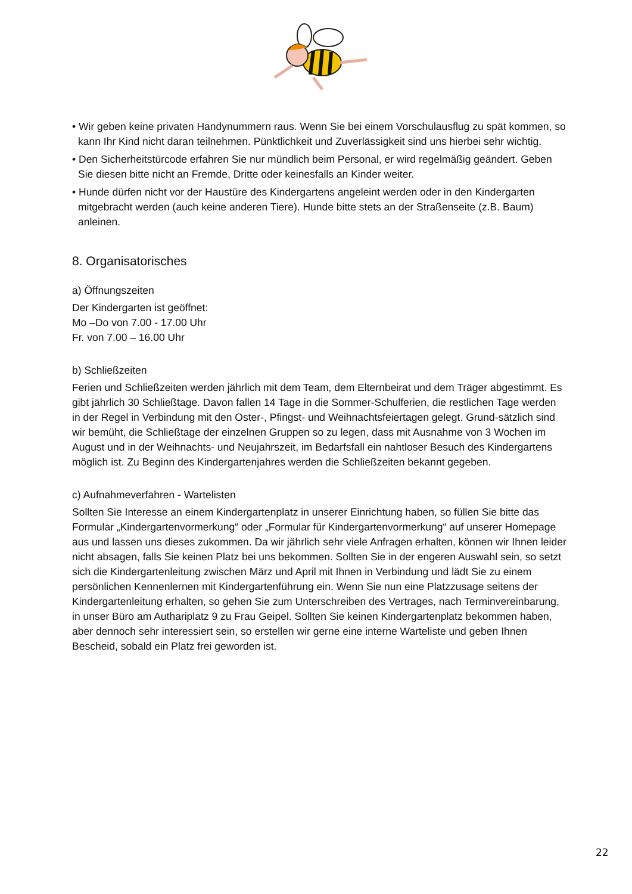• Wir geben keine privaten Handynummern raus. Wenn Sie bei einem Vorschulausflug zu spät kommen, so kann Ihr Kind nicht daran teilnehmen. Pünktlichkeit und Zuverlässigkeit sind uns hierbei sehr wichtig.
• Den Sicherheitstürcode erfahren Sie nur mündlich beim Personal, er wird regelmäßig geändert. Geben Sie diesen bitte nicht an Fremde, Dritte oder keinesfalls an Kinder weiter.
• Hunde dürfen nicht vor der Haustüre des Kindergartens angeleint werden oder in den Kindergarten mitgebracht werden (auch keine anderen Tiere). Hunde bitte stets an der Straßenseite (z.B. Baum) anleinen.
8. Organisatorisches
a) Öffnungszeiten
Der Kindergarten ist geöffnet:
Mo –Do von 7.00 - 17.00 Uhr
Fr. von 7.00 – 16.00 Uhr
b) Schließzeiten
Ferien und Schließzeiten werden jährlich mit dem Team, dem Elternbeirat und dem Träger abgestimmt. Es gibt jährlich 30 Schließtage. Davon fallen 14 Tage in die Sommer-Schulferien, die restlichen Tage werden in der Regel in Verbindung mit den Oster-, Pfingst- und Weihnachtsfeiertagen gelegt. Grund-sätzlich sind wir bemüht, die Schließtage der einzelnen Gruppen so zu legen, dass mit Ausnahme von 3 Wochen im August und in der Weihnachts- und Neujahrszeit, im Bedarfsfall ein nahtloser Besuch des Kindergartens möglich ist. Zu Beginn des Kindergartenjahres werden die Schließzeiten bekannt gegeben.
c) Aufnahmeverfahren - Wartelisten
Sollten Sie Interesse an einem Kindergartenplatz in unserer Einrichtung haben, so füllen Sie bitte das Formular „Kindergartenvormerkung“ oder „Formular für Kindergartenvormerkung“ auf unserer Homepage aus und lassen uns dieses zukommen. Da wir jährlich sehr viele Anfragen erhalten, können wir Ihnen leider nicht absagen, falls Sie keinen Platz bei uns bekommen. Sollten Sie in der engeren Auswahl sein, so setzt sich die Kindergartenleitung zwischen März und April mit Ihnen in Verbindung und lädt Sie zu einem persönlichen Kennenlernen mit Kindergartenführung ein. Wenn Sie nun eine Platzzusage seitens der Kindergartenleitung erhalten, so gehen Sie zum Unterschreiben des Vertrages, nach Terminvereinbarung, in unser Büro am Authariplatz 9 zu Frau Geipel. Sollten Sie keinen Kindergartenplatz bekommen haben, aber dennoch sehr interessiert sein, so erstellen wir gerne eine interne Warteliste und geben Ihnen Bescheid, sobald ein Platz frei geworden ist.
22